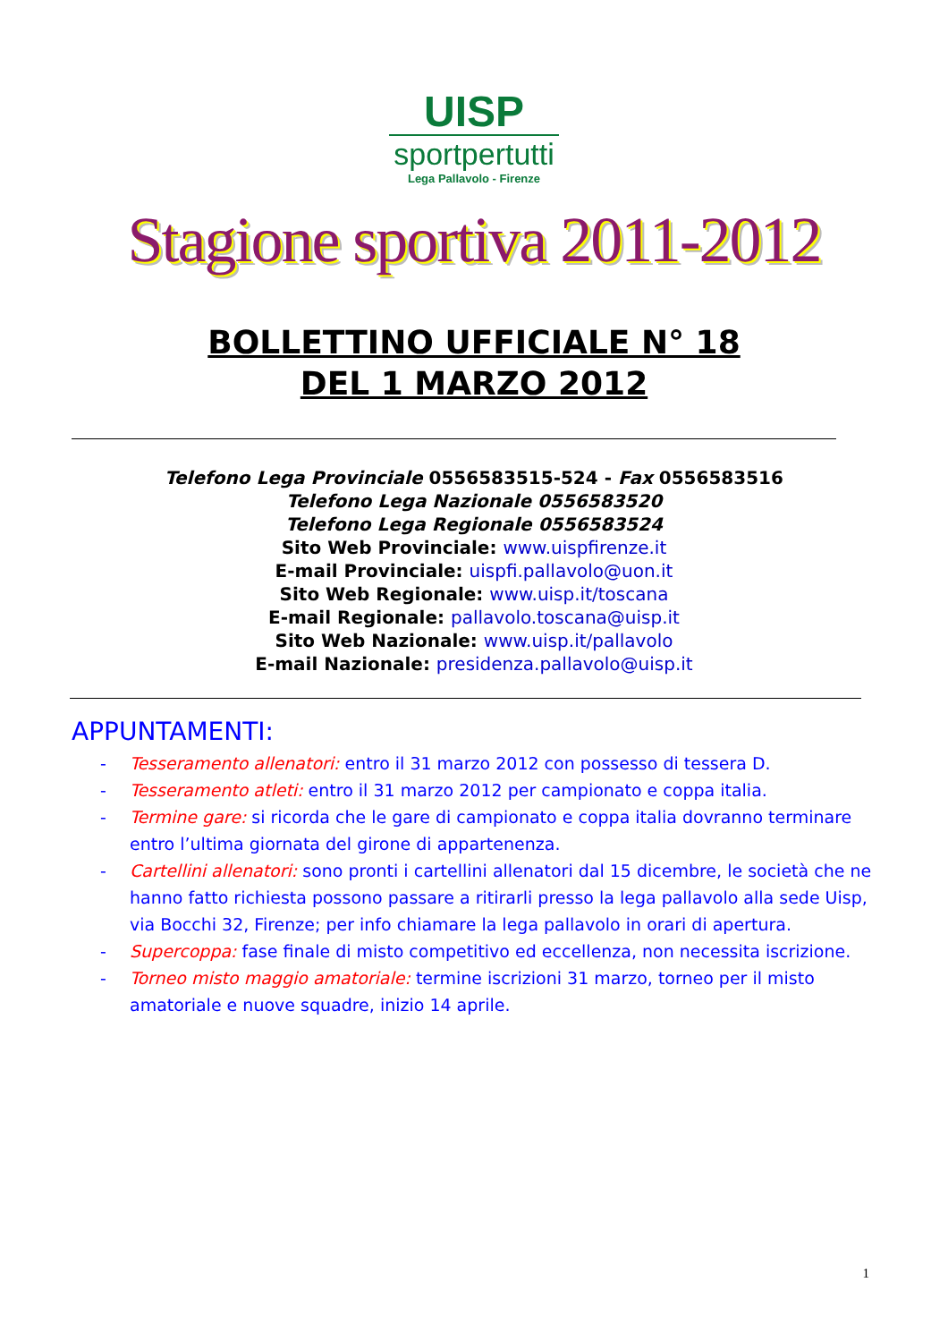UISP
sportpertutti
Lega Pallavolo - Firenze
Stagione sportiva 2011-2012
BOLLETTINO UFFICIALE N° 18
DEL 1 MARZO 2012
Telefono Lega Provinciale 0556583515-524 - Fax 0556583516
Telefono Lega Nazionale 0556583520
Telefono Lega Regionale 0556583524
Sito Web Provinciale: www.uispfirenze.it
E-mail Provinciale: uispfi.pallavolo@uon.it
Sito Web Regionale: www.uisp.it/toscana
E-mail Regionale: pallavolo.toscana@uisp.it
Sito Web Nazionale: www.uisp.it/pallavolo
E-mail Nazionale: presidenza.pallavolo@uisp.it
APPUNTAMENTI:
- Tesseramento allenatori: entro il 31 marzo 2012 con possesso di tessera D.
- Tesseramento atleti: entro il 31 marzo 2012 per campionato e coppa italia.
- Termine gare: si ricorda che le gare di campionato e coppa italia dovranno terminare entro l’ultima giornata del girone di appartenenza.
- Cartellini allenatori: sono pronti i cartellini allenatori dal 15 dicembre, le società che ne hanno fatto richiesta possono passare a ritirarli presso la lega pallavolo alla sede Uisp, via Bocchi 32, Firenze; per info chiamare la lega pallavolo in orari di apertura.
- Supercoppa: fase finale di misto competitivo ed eccellenza, non necessita iscrizione.
- Torneo misto maggio amatoriale: termine iscrizioni 31 marzo, torneo per il misto amatoriale e nuove squadre, inizio 14 aprile.
1